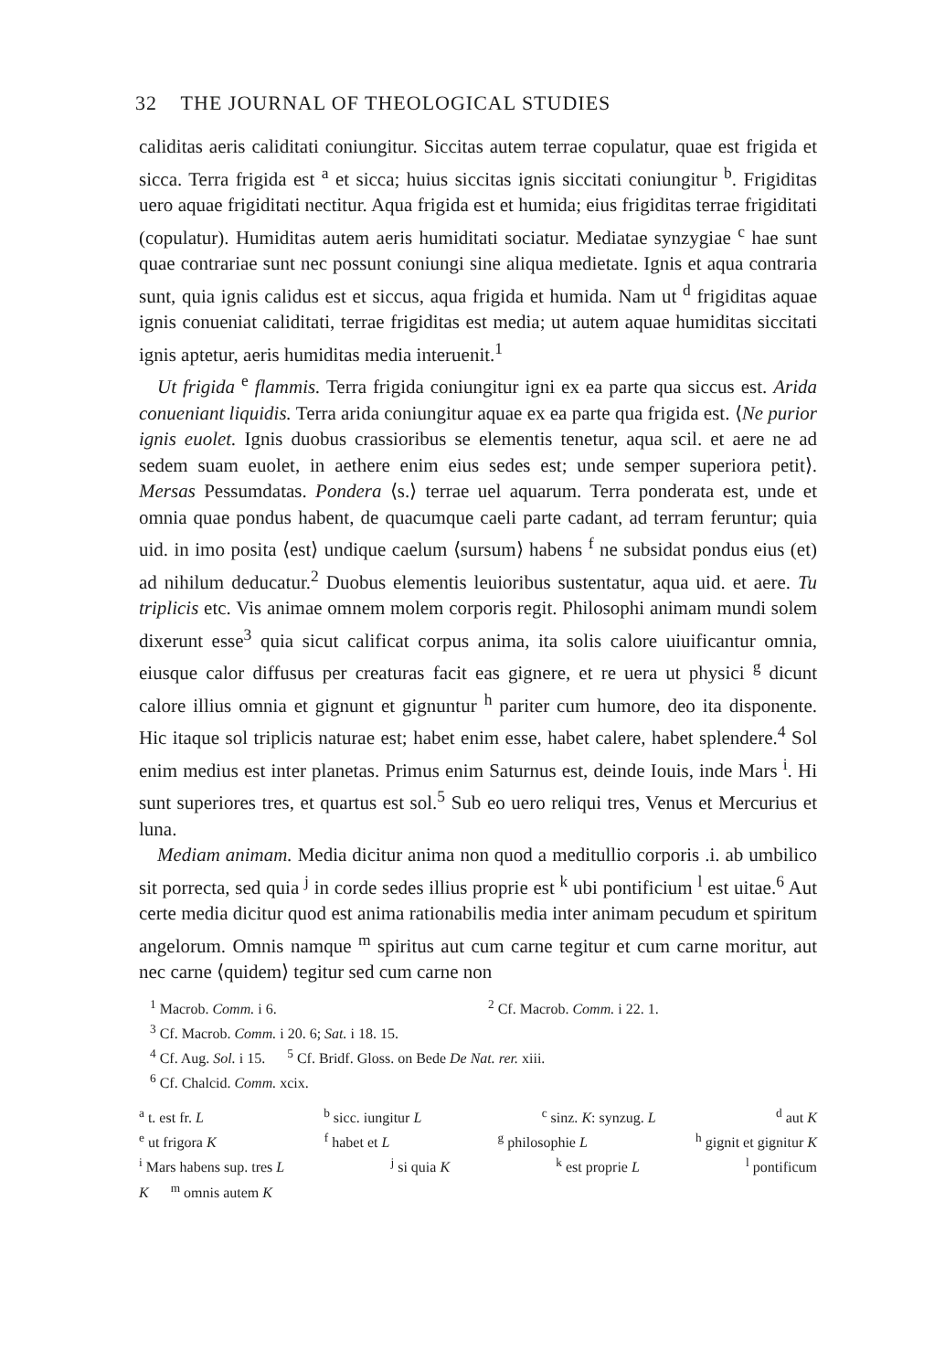32 THE JOURNAL OF THEOLOGICAL STUDIES
caliditas aeris caliditati coniungitur. Siccitas autem terrae copulatur, quae est frigida et sicca. Terra frigida est <sup>a</sup> et sicca; huius siccitas ignis siccitati coniungitur <sup>b</sup>. Frigiditas uero aquae frigiditati nectitur. Aqua frigida est et humida; eius frigiditas terrae frigiditati (copulatur). Humiditas autem aeris humiditati sociatur. Mediatae synzygiae <sup>c</sup> hae sunt quae contrariae sunt nec possunt coniungi sine aliqua medietate. Ignis et aqua contraria sunt, quia ignis calidus est et siccus, aqua frigida et humida. Nam ut <sup>d</sup> frigiditas aquae ignis conueniat caliditati, terrae frigiditas est media; ut autem aquae humiditas siccitati ignis aptetur, aeris humiditas media interuenit.<sup>1</sup>
Ut frigida <sup>e</sup> flammis. Terra frigida coniungitur igni ex ea parte qua siccus est. Arida conueniant liquidis. Terra arida coniungitur aquae ex ea parte qua frigida est. ⟨Ne purior ignis euolet. Ignis duobus crassioribus se elementis tenetur, aqua scil. et aere ne ad sedem suam euolet, in aethere enim eius sedes est; unde semper superiora petit⟩. Mersas Pessumdatas. Pondera ⟨s.⟩ terrae uel aquarum. Terra ponderata est, unde et omnia quae pondus habent, de quacumque caeli parte cadant, ad terram feruntur; quia uid. in imo posita ⟨est⟩ undique caelum ⟨sursum⟩ habens <sup>f</sup> ne subsidat pondus eius (et) ad nihilum deducatur.<sup>2</sup> Duobus elementis leuioribus sustentatur, aqua uid. et aere. Tu triplicis etc. Vis animae omnem molem corporis regit. Philosophi animam mundi solem dixerunt esse<sup>3</sup> quia sicut calificat corpus anima, ita solis calore uiuificantur omnia, eiusque calor diffusus per creaturas facit eas gignere, et re uera ut physici <sup>g</sup> dicunt calore illius omnia et gignunt et gignuntur <sup>h</sup> pariter cum humore, deo ita disponente. Hic itaque sol triplicis naturae est; habet enim esse, habet calere, habet splendere.<sup>4</sup> Sol enim medius est inter planetas. Primus enim Saturnus est, deinde Iouis, inde Mars <sup>i</sup>. Hi sunt superiores tres, et quartus est sol.<sup>5</sup> Sub eo uero reliqui tres, Venus et Mercurius et luna.
Mediam animam. Media dicitur anima non quod a meditullio corporis .i. ab umbilico sit porrecta, sed quia <sup>j</sup> in corde sedes illius proprie est <sup>k</sup> ubi pontificium <sup>l</sup> est uitae.<sup>6</sup> Aut certe media dicitur quod est anima rationabilis media inter animam pecudum et spiritum angelorum. Omnis namque <sup>m</sup> spiritus aut cum carne tegitur et cum carne moritur, aut nec carne ⟨quidem⟩ tegitur sed cum carne non
<sup>1</sup> Macrob. Comm. i 6. <sup>2</sup> Cf. Macrob. Comm. i 22. 1.
<sup>3</sup> Cf. Macrob. Comm. i 20. 6; Sat. i 18. 15.
<sup>4</sup> Cf. Aug. Sol. i 15. <sup>5</sup> Cf. Bridf. Gloss. on Bede De Nat. rer. xiii.
<sup>6</sup> Cf. Chalcid. Comm. xcix.
<sup>a</sup> t. est fr. L <sup>b</sup> sicc. iungitur L <sup>c</sup> sinz. K: synzug. L <sup>d</sup> aut K
<sup>e</sup> ut frigora K <sup>f</sup> habet et L <sup>g</sup> philosophie L <sup>h</sup> gignit et gignitur K
<sup>i</sup> Mars habens sup. tres L <sup>j</sup> si quia K <sup>k</sup> est proprie L <sup>l</sup> pontificum
K <sup>m</sup> omnis autem K